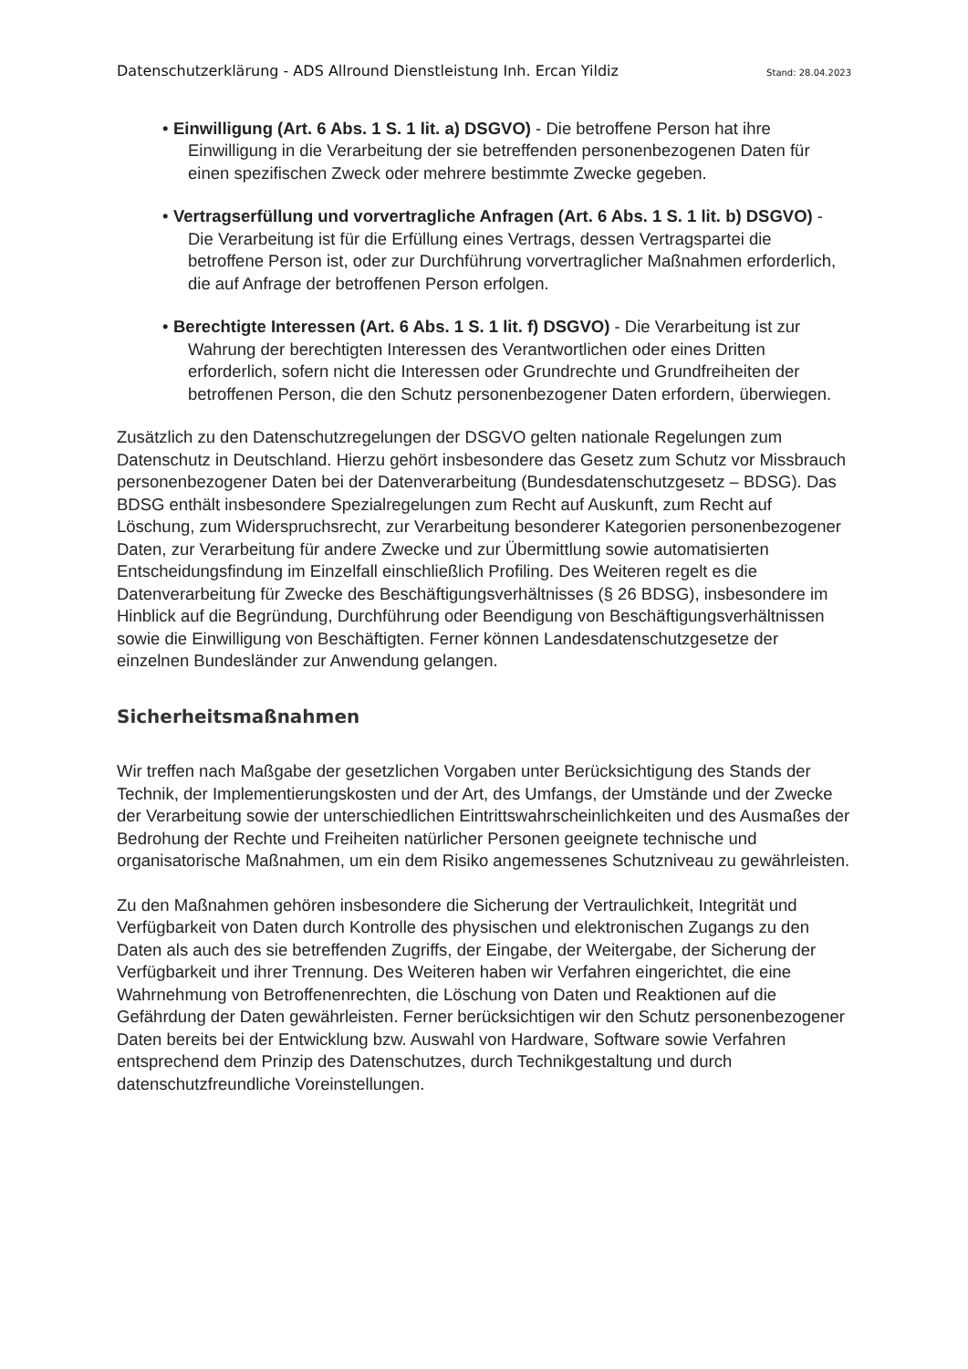Datenschutzerklärung - ADS Allround Dienstleistung Inh. Ercan Yildiz Stand: 28.04.2023
• Einwilligung (Art. 6 Abs. 1 S. 1 lit. a) DSGVO) - Die betroffene Person hat ihre Einwilligung in die Verarbeitung der sie betreffenden personenbezogenen Daten für einen spezifischen Zweck oder mehrere bestimmte Zwecke gegeben.
• Vertragserfüllung und vorvertragliche Anfragen (Art. 6 Abs. 1 S. 1 lit. b) DSGVO) - Die Verarbeitung ist für die Erfüllung eines Vertrags, dessen Vertragspartei die betroffene Person ist, oder zur Durchführung vorvertraglicher Maßnahmen erforderlich, die auf Anfrage der betroffenen Person erfolgen.
• Berechtigte Interessen (Art. 6 Abs. 1 S. 1 lit. f) DSGVO) - Die Verarbeitung ist zur Wahrung der berechtigten Interessen des Verantwortlichen oder eines Dritten erforderlich, sofern nicht die Interessen oder Grundrechte und Grundfreiheiten der betroffenen Person, die den Schutz personenbezogener Daten erfordern, überwiegen.
Zusätzlich zu den Datenschutzregelungen der DSGVO gelten nationale Regelungen zum Datenschutz in Deutschland. Hierzu gehört insbesondere das Gesetz zum Schutz vor Missbrauch personenbezogener Daten bei der Datenverarbeitung (Bundesdatenschutzgesetz – BDSG). Das BDSG enthält insbesondere Spezialregelungen zum Recht auf Auskunft, zum Recht auf Löschung, zum Widerspruchsrecht, zur Verarbeitung besonderer Kategorien personenbezogener Daten, zur Verarbeitung für andere Zwecke und zur Übermittlung sowie automatisierten Entscheidungsfindung im Einzelfall einschließlich Profiling. Des Weiteren regelt es die Datenverarbeitung für Zwecke des Beschäftigungsverhältnisses (§ 26 BDSG), insbesondere im Hinblick auf die Begründung, Durchführung oder Beendigung von Beschäftigungsverhältnissen sowie die Einwilligung von Beschäftigten. Ferner können Landesdatenschutzgesetze der einzelnen Bundesländer zur Anwendung gelangen.
Sicherheitsmaßnahmen
Wir treffen nach Maßgabe der gesetzlichen Vorgaben unter Berücksichtigung des Stands der Technik, der Implementierungskosten und der Art, des Umfangs, der Umstände und der Zwecke der Verarbeitung sowie der unterschiedlichen Eintrittswahrscheinlichkeiten und des Ausmaßes der Bedrohung der Rechte und Freiheiten natürlicher Personen geeignete technische und organisatorische Maßnahmen, um ein dem Risiko angemessenes Schutzniveau zu gewährleisten.
Zu den Maßnahmen gehören insbesondere die Sicherung der Vertraulichkeit, Integrität und Verfügbarkeit von Daten durch Kontrolle des physischen und elektronischen Zugangs zu den Daten als auch des sie betreffenden Zugriffs, der Eingabe, der Weitergabe, der Sicherung der Verfügbarkeit und ihrer Trennung. Des Weiteren haben wir Verfahren eingerichtet, die eine Wahrnehmung von Betroffenenrechten, die Löschung von Daten und Reaktionen auf die Gefährdung der Daten gewährleisten. Ferner berücksichtigen wir den Schutz personenbezogener Daten bereits bei der Entwicklung bzw. Auswahl von Hardware, Software sowie Verfahren entsprechend dem Prinzip des Datenschutzes, durch Technikgestaltung und durch datenschutzfreundliche Voreinstellungen.